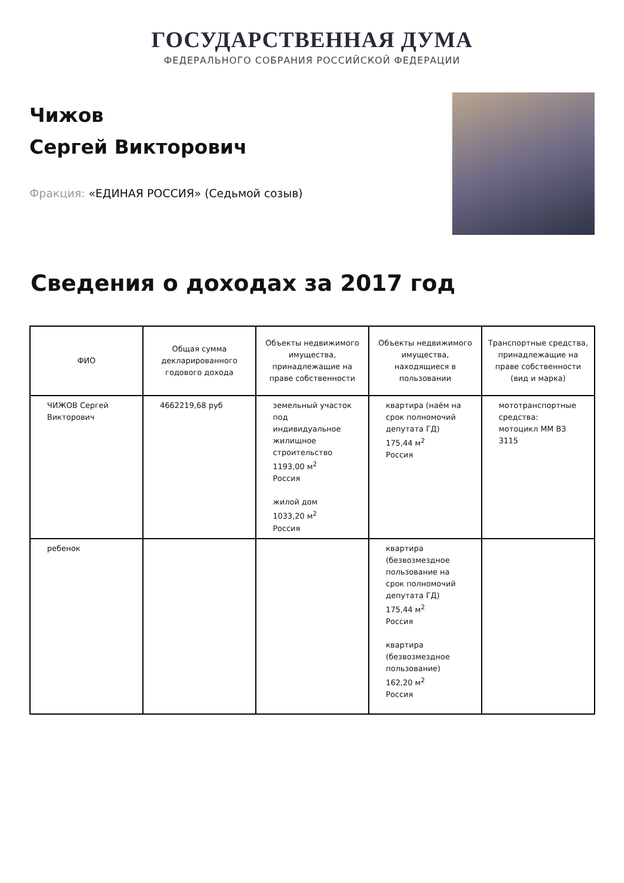ГОСУДАРСТВЕННАЯ ДУМА
ФЕДЕРАЛЬНОГО СОБРАНИЯ РОССИЙСКОЙ ФЕДЕРАЦИИ
Чижов
Сергей Викторович
Фракция: «ЕДИНАЯ РОССИЯ» (Седьмой созыв)
Сведения о доходах за 2017 год
| ФИО | Общая сумма декларированного годового дохода | Объекты недвижимого имущества, принадлежащие на праве собственности | Объекты недвижимого имущества, находящиеся в пользовании | Транспортные средства, принадлежащие на праве собственности (вид и марка) |
| --- | --- | --- | --- | --- |
| ЧИЖОВ Сергей Викторович | 4662219,68 руб | земельный участок под индивидуальное жилищное строительство 1193,00 м<sup>2</sup> Россия жилой дом 1033,20 м<sup>2</sup> Россия | квартира (наём на срок полномочий депутата ГД) 175,44 м<sup>2</sup> Россия | мототранспортные средства: мотоцикл ММ ВЗ 3115 |
| ребенок | | | квартира (безвозмездное пользование на срок полномочий депутата ГД) 175,44 м<sup>2</sup> Россия квартира (безвозмездное пользование) 162,20 м<sup>2</sup> Россия | |